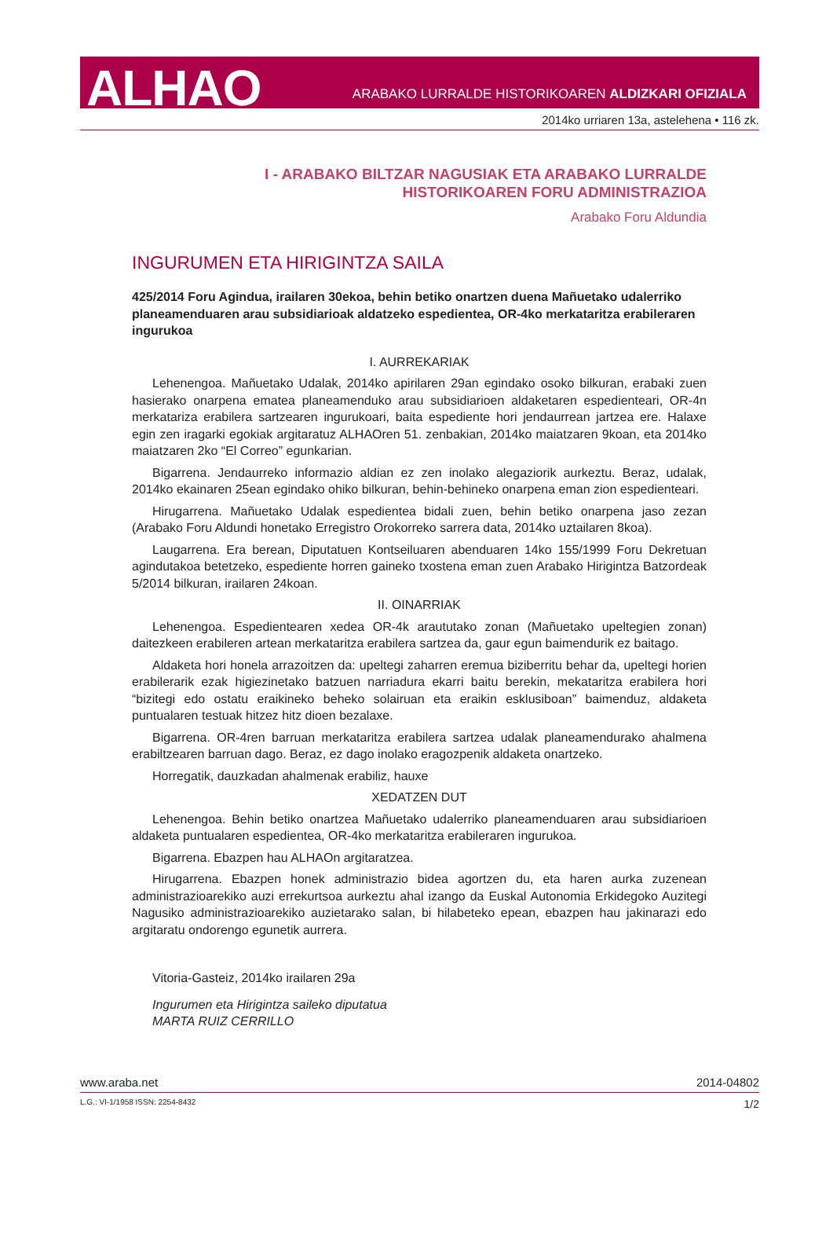ALHAO ARABAKO LURRALDE HISTORIKOAREN ALDIZKARI OFIZIALA
2014ko urriaren 13a, astelehena • 116 zk.
I - ARABAKO BILTZAR NAGUSIAK ETA ARABAKO LURRALDE
HISTORIKOAREN FORU ADMINISTRAZIOA
Arabako Foru Aldundia
INGURUMEN ETA HIRIGINTZA SAILA
425/2014 Foru Agindua, irailaren 30ekoa, behin betiko onartzen duena Mañuetako udalerriko planeamenduaren arau subsidiarioak aldatzeko espedientea, OR-4ko merkataritza erabileraren ingurukoa
I. AURREKARIAK
Lehenengoa. Mañuetako Udalak, 2014ko apirilaren 29an egindako osoko bilkuran, erabaki zuen hasierako onarpena ematea planeamenduko arau subsidiarioen aldaketaren espedienteari, OR-4n merkatariza erabilera sartzearen ingurukoari, baita espediente hori jendaurrean jartzea ere. Halaxe egin zen iragarki egokiak argitaratuz ALHAOren 51. zenbakian, 2014ko maiatzaren 9koan, eta 2014ko maiatzaren 2ko “El Correo” egunkarian.
Bigarrena. Jendaurreko informazio aldian ez zen inolako alegaziorik aurkeztu. Beraz, udalak, 2014ko ekainaren 25ean egindako ohiko bilkuran, behin-behineko onarpena eman zion espedienteari.
Hirugarrena. Mañuetako Udalak espedientea bidali zuen, behin betiko onarpena jaso zezan (Arabako Foru Aldundi honetako Erregistro Orokorreko sarrera data, 2014ko uztailaren 8koa).
Laugarrena. Era berean, Diputatuen Kontseiluaren abenduaren 14ko 155/1999 Foru Dekretuan agindutakoa betetzeko, espediente horren gaineko txostena eman zuen Arabako Hirigintza Batzordeak 5/2014 bilkuran, irailaren 24koan.
II. OINARRIAK
Lehenengoa. Espedientearen xedea OR-4k araututako zonan (Mañuetako upeltegien zonan) daitezkeen erabileren artean merkataritza erabilera sartzea da, gaur egun baimendurik ez baitago.
Aldaketa hori honela arrazoitzen da: upeltegi zaharren eremua biziberritu behar da, upeltegi horien erabilerarik ezak higiezinetako batzuen narriadura ekarri baitu berekin, mekataritza erabilera hori “bizitegi edo ostatu eraikineko beheko solairuan eta eraikin esklusiboan” baimenduz, aldaketa puntualaren testuak hitzez hitz dioen bezalaxe.
Bigarrena. OR-4ren barruan merkataritza erabilera sartzea udalak planeamendurako ahalmena erabiltzearen barruan dago. Beraz, ez dago inolako eragozpenik aldaketa onartzeko.
Horregatik, dauzkadan ahalmenak erabiliz, hauxe
XEDATZEN DUT
Lehenengoa. Behin betiko onartzea Mañuetako udalerriko planeamenduaren arau subsidiarioen aldaketa puntualaren espedientea, OR-4ko merkataritza erabileraren ingurukoa.
Bigarrena. Ebazpen hau ALHAOn argitaratzea.
Hirugarrena. Ebazpen honek administrazio bidea agortzen du, eta haren aurka zuzenean administrazioarekiko auzi errekurtsoa aurkeztu ahal izango da Euskal Autonomia Erkidegoko Auzitegi Nagusiko administrazioarekiko auzietarako salan, bi hilabeteko epean, ebazpen hau jakinarazi edo argitaratu ondorengo egunetik aurrera.
Vitoria-Gasteiz, 2014ko irailaren 29a
Ingurumen eta Hirigintza saileko diputatua
MARTA RUIZ CERRILLO
www.araba.net 2014-04802
L.G.: VI-1/1958 ISSN: 2254-8432 1/2